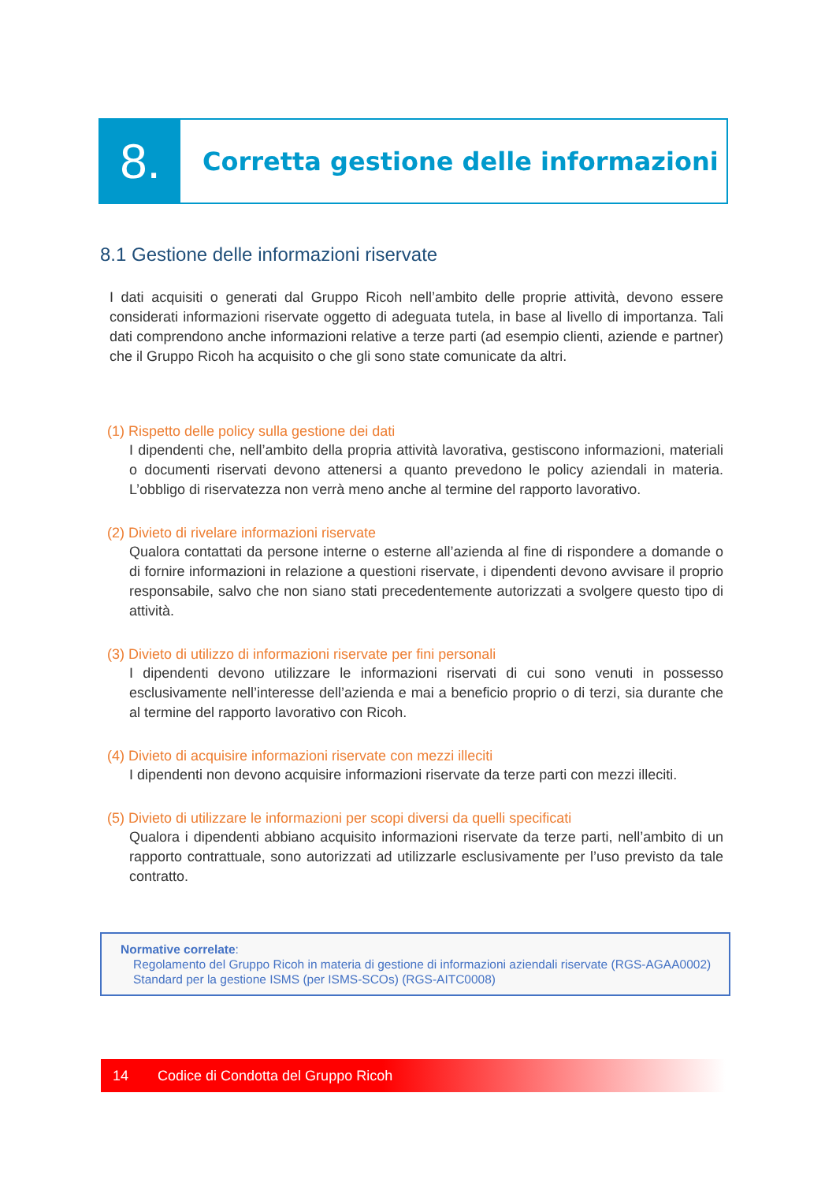8.
Corretta gestione delle informazioni
8.1 Gestione delle informazioni riservate
I dati acquisiti o generati dal Gruppo Ricoh nell’ambito delle proprie attività, devono essere considerati informazioni riservate oggetto di adeguata tutela, in base al livello di importanza. Tali dati comprendono anche informazioni relative a terze parti (ad esempio clienti, aziende e partner) che il Gruppo Ricoh ha acquisito o che gli sono state comunicate da altri.
(1) Rispetto delle policy sulla gestione dei dati
I dipendenti che, nell’ambito della propria attività lavorativa, gestiscono informazioni, materiali o documenti riservati devono attenersi a quanto prevedono le policy aziendali in materia. L’obbligo di riservatezza non verrà meno anche al termine del rapporto lavorativo.
(2) Divieto di rivelare informazioni riservate
Qualora contattati da persone interne o esterne all’azienda al fine di rispondere a domande o di fornire informazioni in relazione a questioni riservate, i dipendenti devono avvisare il proprio responsabile, salvo che non siano stati precedentemente autorizzati a svolgere questo tipo di attività.
(3) Divieto di utilizzo di informazioni riservate per fini personali
I dipendenti devono utilizzare le informazioni riservati di cui sono venuti in possesso esclusivamente nell’interesse dell’azienda e mai a beneficio proprio o di terzi, sia durante che al termine del rapporto lavorativo con Ricoh.
(4) Divieto di acquisire informazioni riservate con mezzi illeciti
I dipendenti non devono acquisire informazioni riservate da terze parti con mezzi illeciti.
(5) Divieto di utilizzare le informazioni per scopi diversi da quelli specificati
Qualora i dipendenti abbiano acquisito informazioni riservate da terze parti, nell’ambito di un rapporto contrattuale, sono autorizzati ad utilizzarle esclusivamente per l’uso previsto da tale contratto.
Normative correlate:
Regolamento del Gruppo Ricoh in materia di gestione di informazioni aziendali riservate (RGS-AGAA0002)
Standard per la gestione ISMS (per ISMS-SCOs) (RGS-AITC0008)
14 Codice di Condotta del Gruppo Ricoh